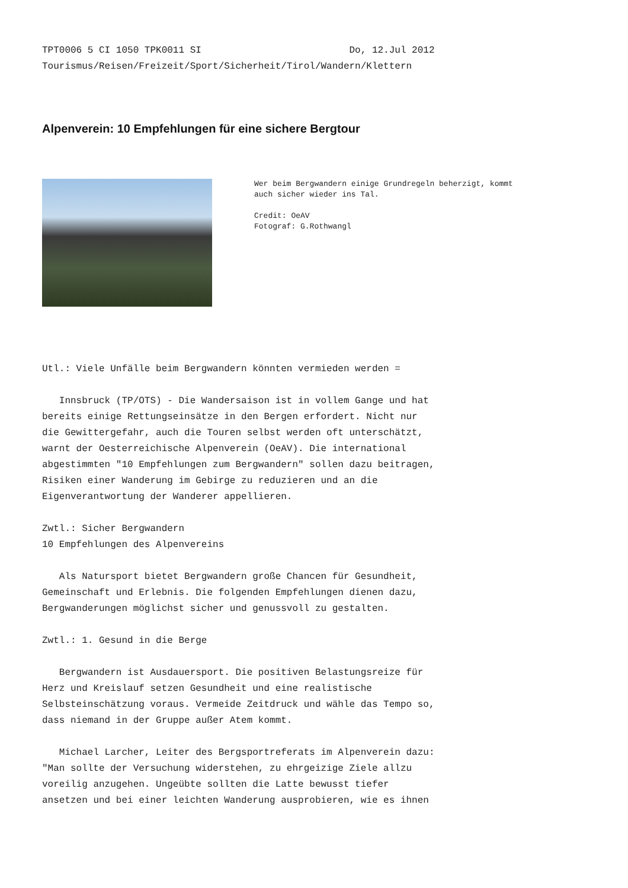TPT0006 5 CI 1050 TPK0011 SI Do, 12.Jul 2012 Tourismus/Reisen/Freizeit/Sport/Sicherheit/Tirol/Wandern/Klettern
Alpenverein: 10 Empfehlungen für eine sichere Bergtour
Wer beim Bergwandern einige Grundregeln beherzigt, kommt auch sicher wieder ins Tal. Credit: OeAV Fotograf: G.Rothwangl
Utl.: Viele Unfälle beim Bergwandern könnten vermieden werden = Innsbruck (TP/OTS) - Die Wandersaison ist in vollem Gange und hat bereits einige Rettungseinsätze in den Bergen erfordert. Nicht nur die Gewittergefahr, auch die Touren selbst werden oft unterschätzt, warnt der Oesterreichische Alpenverein (OeAV). Die international abgestimmten "10 Empfehlungen zum Bergwandern" sollen dazu beitragen, Risiken einer Wanderung im Gebirge zu reduzieren und an die Eigenverantwortung der Wanderer appellieren. Zwtl.: Sicher Bergwandern 10 Empfehlungen des Alpenvereins Als Natursport bietet Bergwandern große Chancen für Gesundheit, Gemeinschaft und Erlebnis. Die folgenden Empfehlungen dienen dazu, Bergwanderungen möglichst sicher und genussvoll zu gestalten. Zwtl.: 1. Gesund in die Berge Bergwandern ist Ausdauersport. Die positiven Belastungsreize für Herz und Kreislauf setzen Gesundheit und eine realistische Selbsteinschätzung voraus. Vermeide Zeitdruck und wähle das Tempo so, dass niemand in der Gruppe außer Atem kommt. Michael Larcher, Leiter des Bergsportreferats im Alpenverein dazu: "Man sollte der Versuchung widerstehen, zu ehrgeizige Ziele allzu voreilig anzugehen. Ungeübte sollten die Latte bewusst tiefer ansetzen und bei einer leichten Wanderung ausprobieren, wie es ihnen